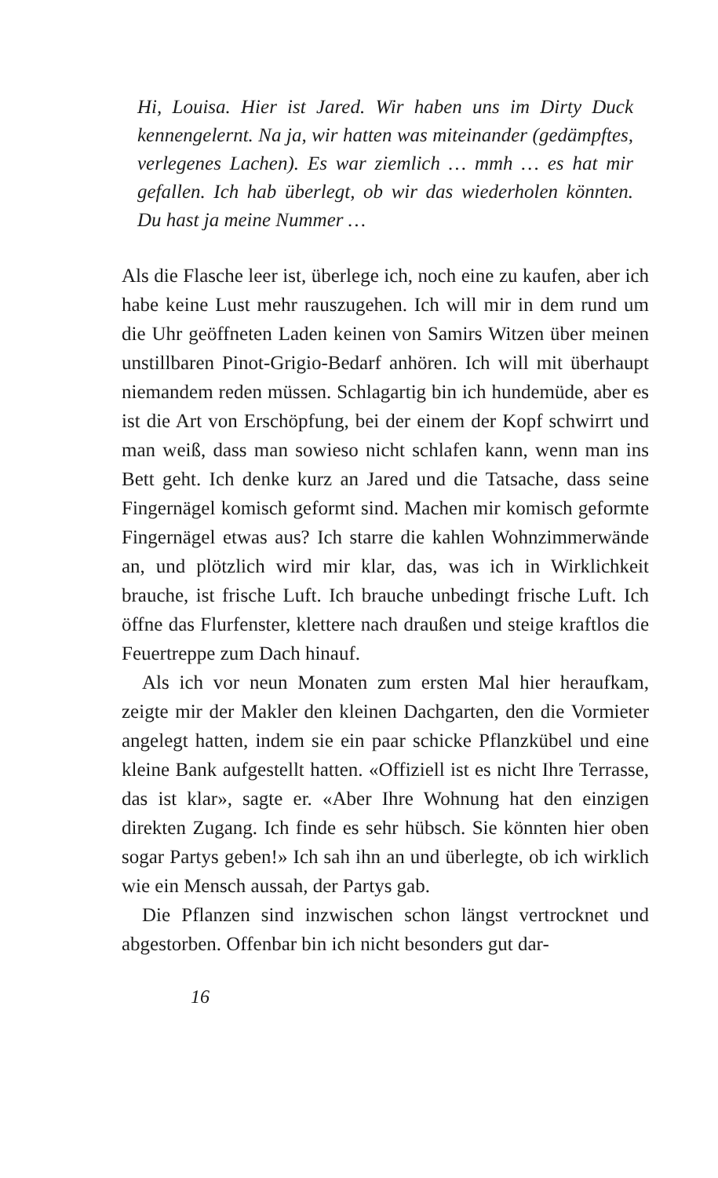Hi, Louisa. Hier ist Jared. Wir haben uns im Dirty Duck kennengelernt. Na ja, wir hatten was miteinander (gedämpftes, verlegenes Lachen). Es war ziemlich … mmh … es hat mir gefallen. Ich hab überlegt, ob wir das wiederholen könnten. Du hast ja meine Nummer …
Als die Flasche leer ist, überlege ich, noch eine zu kaufen, aber ich habe keine Lust mehr rauszugehen. Ich will mir in dem rund um die Uhr geöffneten Laden keinen von Samirs Witzen über meinen unstillbaren Pinot-Grigio-Bedarf anhören. Ich will mit überhaupt niemandem reden müssen. Schlagartig bin ich hundemüde, aber es ist die Art von Erschöpfung, bei der einem der Kopf schwirrt und man weiß, dass man sowieso nicht schlafen kann, wenn man ins Bett geht. Ich denke kurz an Jared und die Tatsache, dass seine Fingernägel komisch geformt sind. Machen mir komisch geformte Fingernägel etwas aus? Ich starre die kahlen Wohnzimmerwände an, und plötzlich wird mir klar, das, was ich in Wirklichkeit brauche, ist frische Luft. Ich brauche unbedingt frische Luft. Ich öffne das Flurfenster, klettere nach draußen und steige kraftlos die Feuertreppe zum Dach hinauf.
Als ich vor neun Monaten zum ersten Mal hier heraufkam, zeigte mir der Makler den kleinen Dachgarten, den die Vormieter angelegt hatten, indem sie ein paar schicke Pflanzkübel und eine kleine Bank aufgestellt hatten. «Offiziell ist es nicht Ihre Terrasse, das ist klar», sagte er. «Aber Ihre Wohnung hat den einzigen direkten Zugang. Ich finde es sehr hübsch. Sie könnten hier oben sogar Partys geben!» Ich sah ihn an und überlegte, ob ich wirklich wie ein Mensch aussah, der Partys gab.
Die Pflanzen sind inzwischen schon längst vertrocknet und abgestorben. Offenbar bin ich nicht besonders gut dar-
16